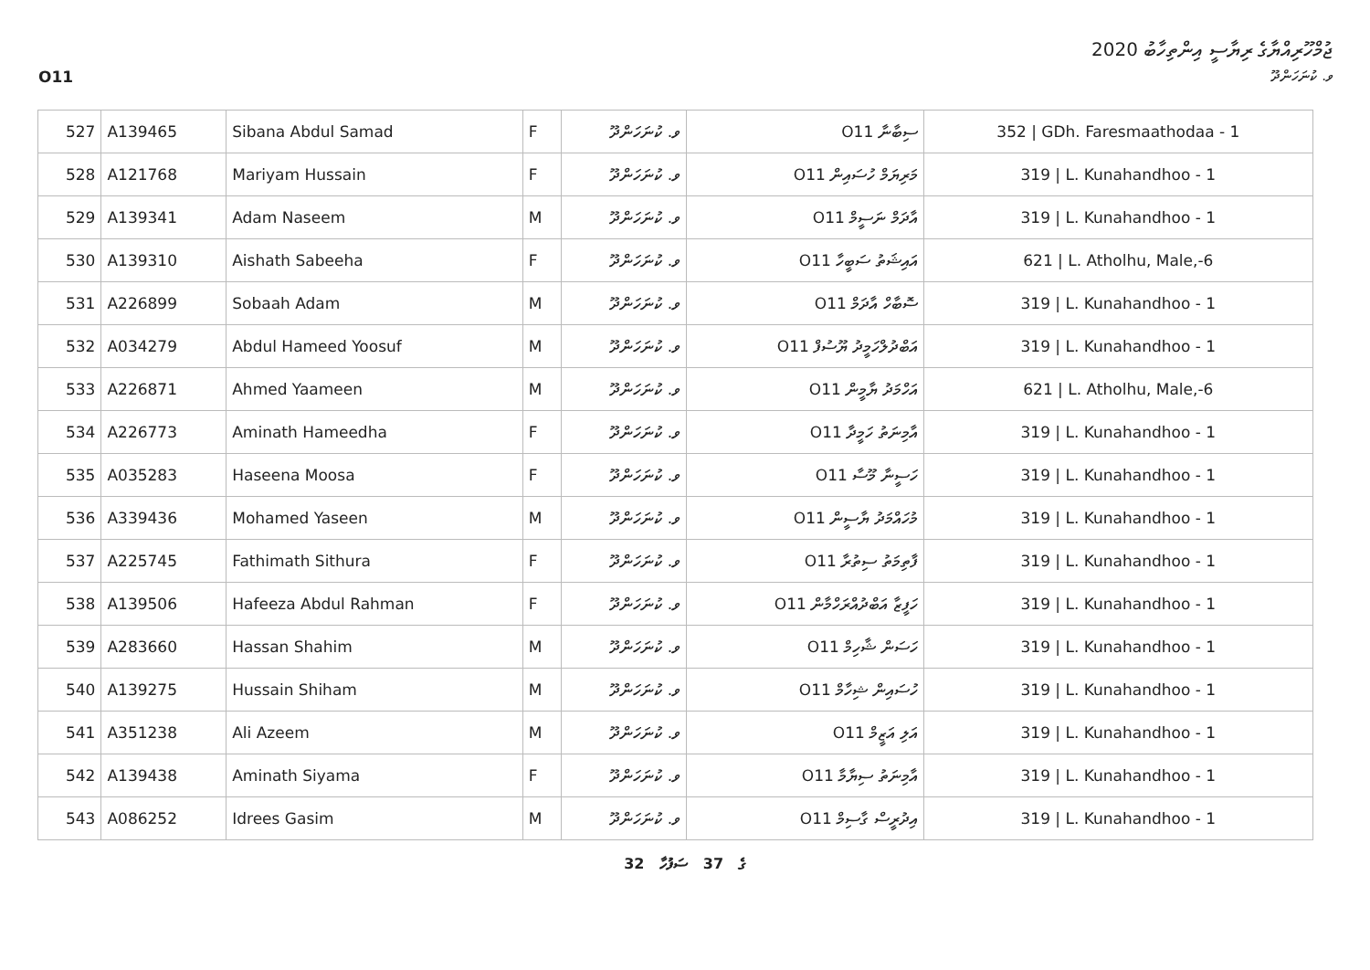O11
ޖުމްހޫރިއްޔާގެ ރިޔާސީ އިންތިހާބު 2020
ވ. ކުނަހަންދޫ
| 527 | A139465 | Sibana Abdul Samad | F | ވ. ކުނަހަންދޫ | O11 ސިބާނާ | 352 / GDh. Faresmaathodaa - 1 |
| 528 | A121768 | Mariyam Hussain | F | ވ. ކުނަހަންދޫ | O11 މަރިޔަމް ހުސައިން | 319 / L. Kunahandhoo - 1 |
| 529 | A139341 | Adam Naseem | M | ވ. ކުނަހަންދޫ | O11 އާދަމް ނަސީމް | 319 / L. Kunahandhoo - 1 |
| 530 | A139310 | Aishath Sabeeha | F | ވ. ކުނަހަންދޫ | O11 އައިޝަތު ސަބީހާ | 621 / L. Atholhu, Male,-6 |
| 531 | A226899 | Sobaah Adam | M | ވ. ކުނަހަންދޫ | O11 ސޮބާހް އާދަމް | 319 / L. Kunahandhoo - 1 |
| 532 | A034279 | Abdul Hameed Yoosuf | M | ވ. ކުނަހަންދޫ | O11 އަބްދުލްހަމީދު ޔޫސުފް | 319 / L. Kunahandhoo - 1 |
| 533 | A226871 | Ahmed Yaameen | M | ވ. ކުނަހަންދޫ | O11 އަހްމަދު ޔާމީން | 621 / L. Atholhu, Male,-6 |
| 534 | A226773 | Aminath Hameedha | F | ވ. ކުނަހަންދޫ | O11 އާމިނަތު ހަމީދާ | 319 / L. Kunahandhoo - 1 |
| 535 | A035283 | Haseena Moosa | F | ވ. ކުނަހަންދޫ | O11 ހަސީނާ މޫސާ | 319 / L. Kunahandhoo - 1 |
| 536 | A339436 | Mohamed Yaseen | M | ވ. ކުނަހަންދޫ | O11 މުހައްމަދު ޔާސީން | 319 / L. Kunahandhoo - 1 |
| 537 | A225745 | Fathimath Sithura | F | ވ. ކުނަހަންދޫ | O11 ފާތިމަތު ސިތުރާ | 319 / L. Kunahandhoo - 1 |
| 538 | A139506 | Hafeeza Abdul Rahman | F | ވ. ކުނަހަންދޫ | O11 ހަފީޒާ އަބްދުއްރަހްމާން | 319 / L. Kunahandhoo - 1 |
| 539 | A283660 | Hassan Shahim | M | ވ. ކުނަހަންދޫ | O11 ހަސަން ޝާހިމް | 319 / L. Kunahandhoo - 1 |
| 540 | A139275 | Hussain Shiham | M | ވ. ކުނަހަންދޫ | O11 ހުސައިން ޝިހާމް | 319 / L. Kunahandhoo - 1 |
| 541 | A351238 | Ali Azeem | M | ވ. ކުނަހަންދޫ | O11 އަލި އަޒީމް | 319 / L. Kunahandhoo - 1 |
| 542 | A139438 | Aminath Siyama | F | ވ. ކުނަހަންދޫ | O11 އާމިނަތު ސިޔާމާ | 319 / L. Kunahandhoo - 1 |
| 543 | A086252 | Idrees Gasim | M | ވ. ކުނަހަންދޫ | O11 އިދުރީސް ގާސިމް | 319 / L. Kunahandhoo - 1 |
32 ގެ 37 ސަފުހާ